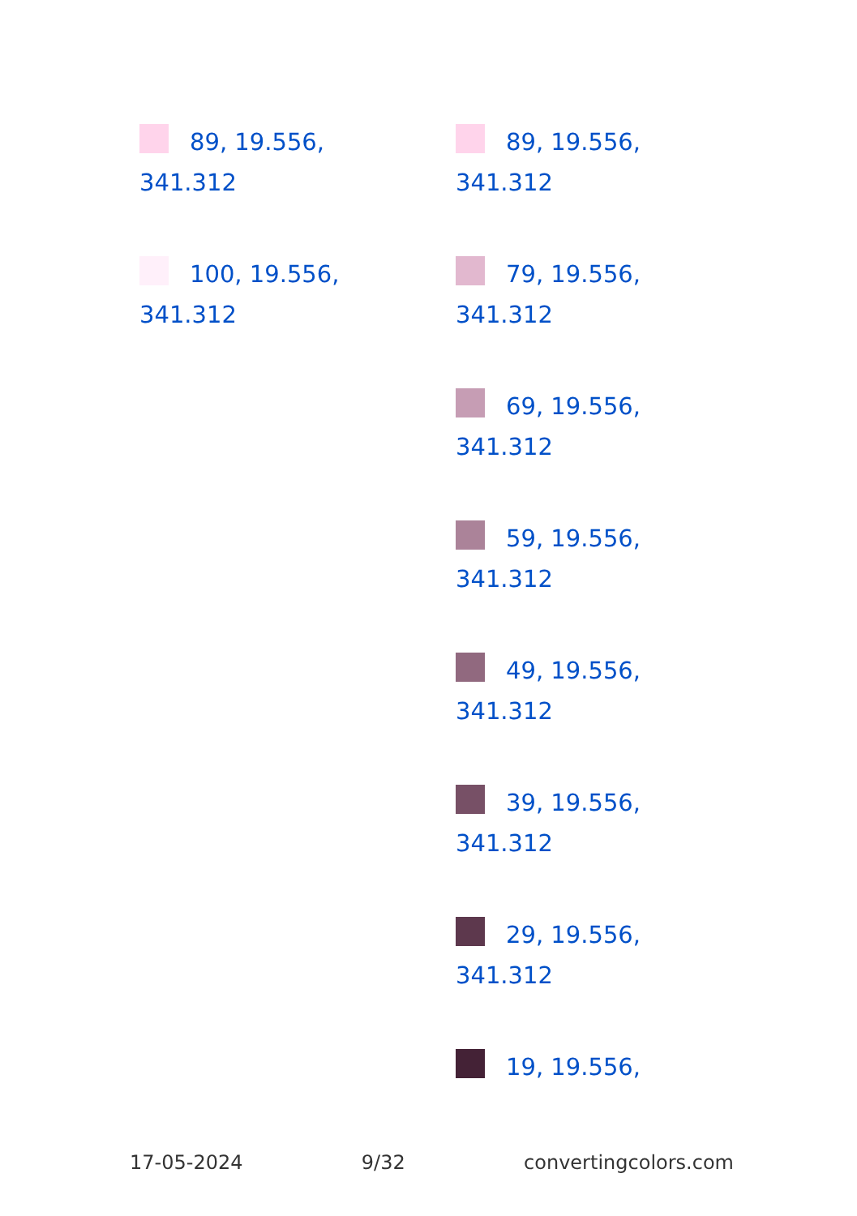89, 19.556, 341.312
100, 19.556, 341.312
89, 19.556, 341.312
79, 19.556, 341.312
69, 19.556, 341.312
59, 19.556, 341.312
49, 19.556, 341.312
39, 19.556, 341.312
29, 19.556, 341.312
19, 19.556,
17-05-2024 9/32 convertingcolors.com